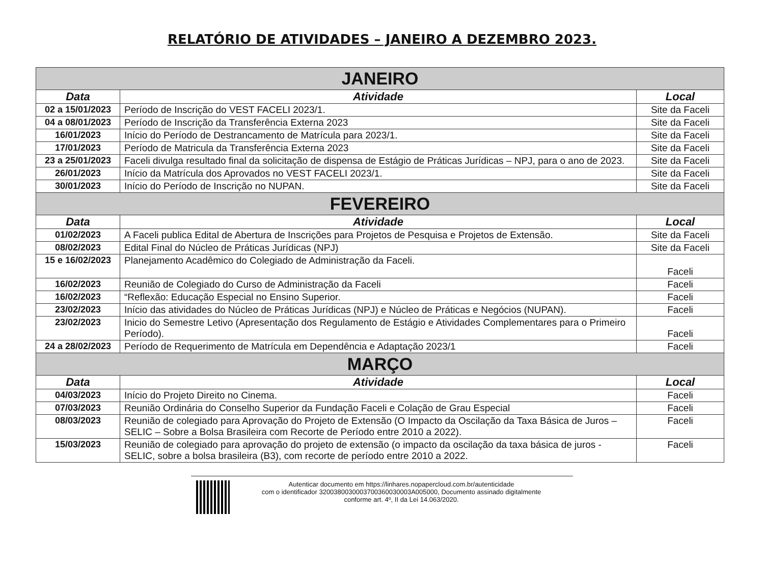RELATÓRIO DE ATIVIDADES – JANEIRO A DEZEMBRO 2023.
| JANEIRO | | |
| Data | Atividade | Local |
| 02 a 15/01/2023 | Período de Inscrição do VEST FACELI 2023/1. | Site da Faceli |
| 04 a 08/01/2023 | Período de Inscrição da Transferência Externa 2023 | Site da Faceli |
| 16/01/2023 | Início do Período de Destrancamento de Matrícula para 2023/1. | Site da Faceli |
| 17/01/2023 | Período de Matricula da Transferência Externa 2023 | Site da Faceli |
| 23 a 25/01/2023 | Faceli divulga resultado final da solicitação de dispensa de Estágio de Práticas Jurídicas – NPJ, para o ano de 2023. | Site da Faceli |
| 26/01/2023 | Início da Matrícula dos Aprovados no VEST FACELI 2023/1. | Site da Faceli |
| 30/01/2023 | Início do Período de Inscrição no NUPAN. | Site da Faceli |
| FEVEREIRO | | |
| Data | Atividade | Local |
| 01/02/2023 | A Faceli publica Edital de Abertura de Inscrições para Projetos de Pesquisa e Projetos de Extensão. | Site da Faceli |
| 08/02/2023 | Edital Final do Núcleo de Práticas Jurídicas (NPJ) | Site da Faceli |
| 15 e 16/02/2023 | Planejamento Acadêmico do Colegiado de Administração da Faceli. | Faceli |
| 16/02/2023 | Reunião de Colegiado do Curso de Administração da Faceli | Faceli |
| 16/02/2023 | “Reflexão: Educação Especial no Ensino Superior. | Faceli |
| 23/02/2023 | Início das atividades do Núcleo de Práticas Jurídicas (NPJ) e Núcleo de Práticas e Negócios (NUPAN). | Faceli |
| 23/02/2023 | Inicio do Semestre Letivo (Apresentação dos Regulamento de Estágio e Atividades Complementares para o Primeiro Período). | Faceli |
| 24 a 28/02/2023 | Período de Requerimento de Matrícula em Dependência e Adaptação 2023/1 | Faceli |
| MARÇO | | |
| Data | Atividade | Local |
| 04/03/2023 | Início do Projeto Direito no Cinema. | Faceli |
| 07/03/2023 | Reunião Ordinária do Conselho Superior da Fundação Faceli e Colação de Grau Especial | Faceli |
| 08/03/2023 | Reunião de colegiado para Aprovação do Projeto de Extensão (O Impacto da Oscilação da Taxa Básica de Juros – SELIC – Sobre a Bolsa Brasileira com Recorte de Período entre 2010 a 2022). | Faceli |
| 15/03/2023 | Reunião de colegiado para aprovação do projeto de extensão (o impacto da oscilação da taxa básica de juros - SELIC, sobre a bolsa brasileira (B3), com recorte de período entre 2010 a 2022. | Faceli |
Autenticar documento em https://linhares.nopapercloud.com.br/autenticidade
com o identificador 3200380030003700360030003A005000, Documento assinado digitalmente
conforme art. 4º, II da Lei 14.063/2020.